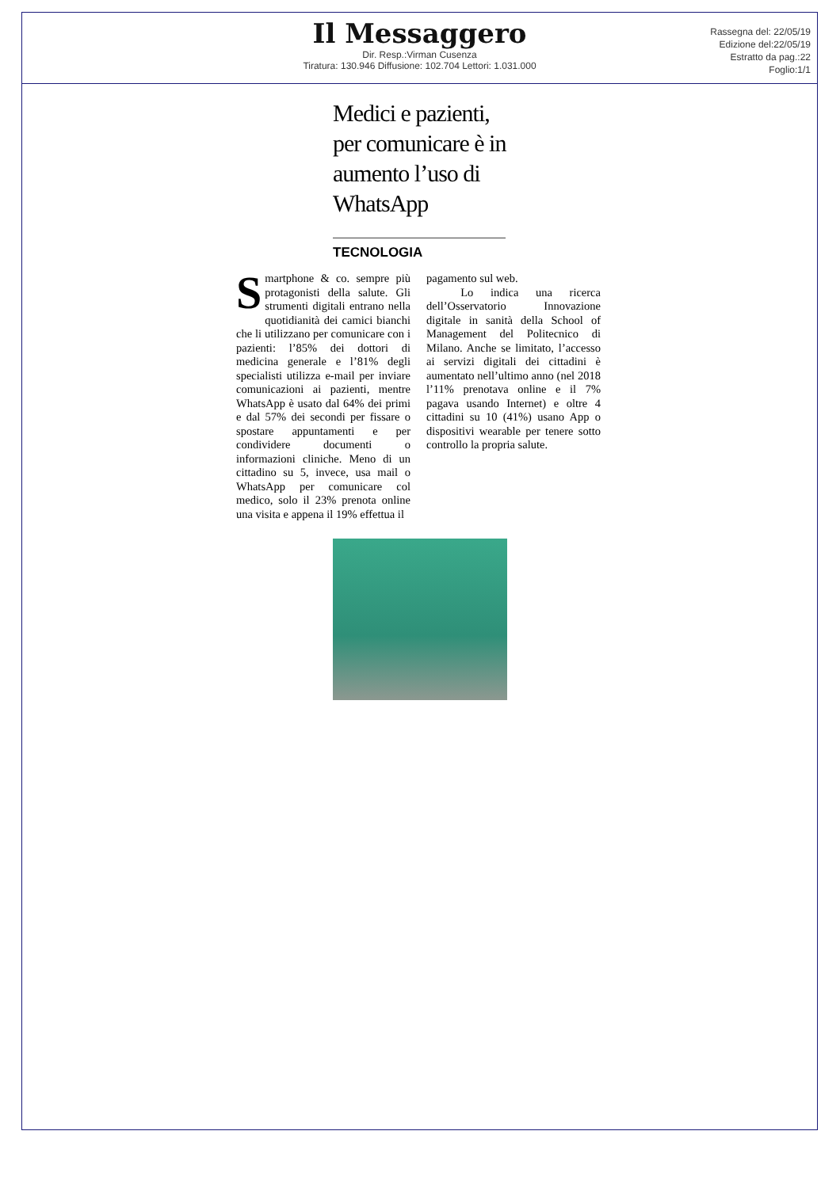Il Messaggero
Dir. Resp.:Virman Cusenza
Tiratura: 130.946 Diffusione: 102.704 Lettori: 1.031.000
Rassegna del: 22/05/19
Edizione del:22/05/19
Estratto da pag.:22
Foglio:1/1
Medici e pazienti, per comunicare è in aumento l’uso di WhatsApp
TECNOLOGIA
Smartphone & co. sempre più protagonisti della salute. Gli strumenti digitali entrano nella quotidianità dei camici bianchi che li utilizzano per comunicare con i pazienti: l’85% dei dottori di medicina generale e l’81% degli specialisti utilizza e-mail per inviare comunicazioni ai pazienti, mentre WhatsApp è usato dal 64% dei primi e dal 57% dei secondi per fissare o spostare appuntamenti e per condividere documenti o informazioni cliniche. Meno di un cittadino su 5, invece, usa mail o WhatsApp per comunicare col medico, solo il 23% prenota online una visita e appena il 19% effettua il
pagamento sul web.
Lo indica una ricerca dell’Osservatorio Innovazione digitale in sanità della School of Management del Politecnico di Milano. Anche se limitato, l’accesso ai servizi digitali dei cittadini è aumentato nell’ultimo anno (nel 2018 l’11% prenotava online e il 7% pagava usando Internet) e oltre 4 cittadini su 10 (41%) usano App o dispositivi wearable per tenere sotto controllo la propria salute.